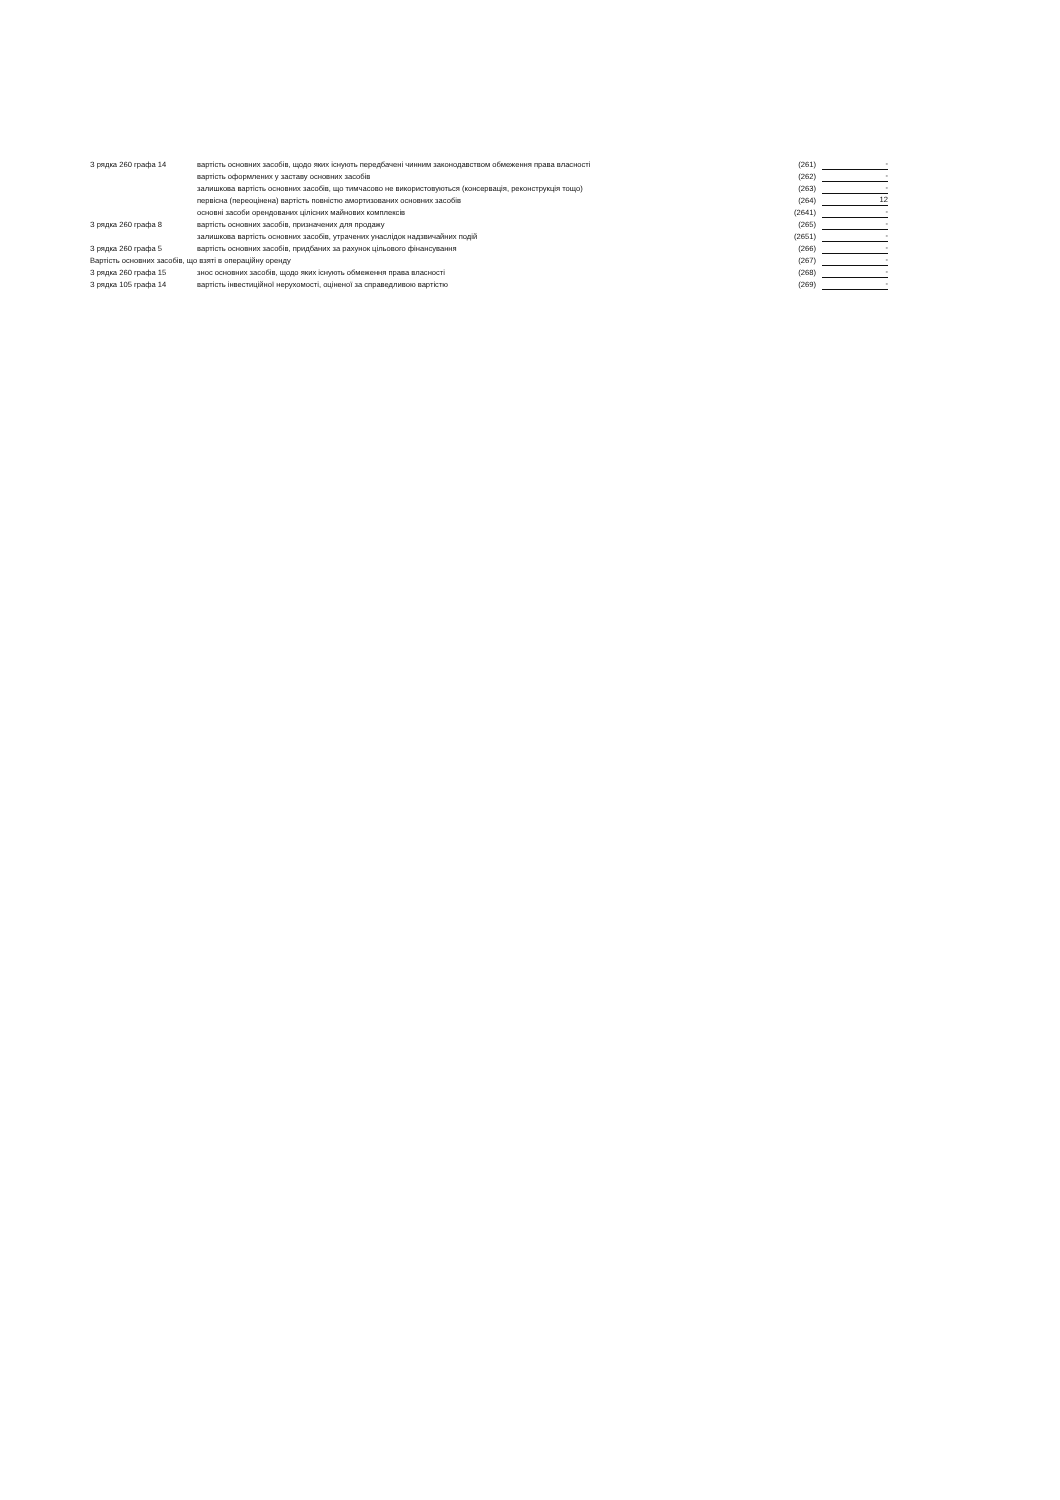| З рядка 260 графа 14 | вартість основних засобів, щодо яких існують передбачені чинним законодавством обмеження права власності | (261) | - |
| | вартість оформлених у заставу основних засобів | (262) | - |
| | залишкова вартість основних засобів, що тимчасово не використовуються (консервація, реконструкція тощо) | (263) | - |
| | первісна (переоцінена) вартість повністю амортизованих основних засобів | (264) | 12 |
| | основні засоби орендованих цілісних майнових комплексів | (2641) | - |
| З рядка 260 графа 8 | вартість основних засобів, призначених для продажу | (265) | - |
| | залишкова вартість основних засобів, утрачених унаслідок надзвичайних подій | (2651) | - |
| З рядка 260 графа 5 | вартість основних засобів, придбаних за рахунок цільового фінансування | (266) | - |
| Вартість основних засобів, що взяті в операційну оренду | | (267) | - |
| З рядка 260 графа 15 | знос основних засобів, щодо яких існують обмеження права власності | (268) | - |
| З рядка 105 графа 14 | вартість інвестиційної нерухомості, оціненої за справедливою вартістю | (269) | - |